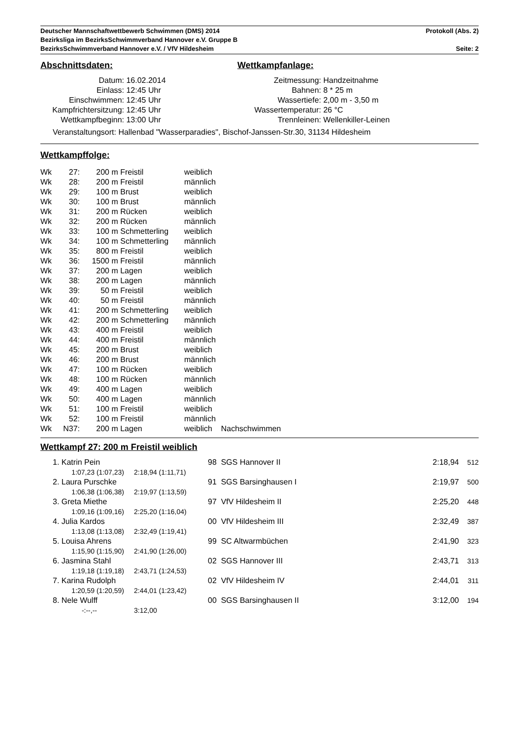Deutscher Mannschaftwettbewerb Schwimmen (DMS) 2014 Protokoll (Abs. 2)
Bezirksliga im BezirksSchwimmverband Hannover e.V. Gruppe B
BezirksSchwimmverband Hannover e.V. / VfV Hildesheim Seite: 2
Abschnittsdaten: Wettkampfanlage:
| Datum: | 16.02.2014 | Zeitmessung: | Handzeitnahme |
| Einlass: | 12:45 Uhr | Bahnen: | 8 * 25 m |
| Einschwimmen: | 12:45 Uhr | Wassertiefe: | 2,00 m - 3,50 m |
| Kampfrichtersitzung: | 12:45 Uhr | Wassertemperatur: | 26 °C |
| Wettkampfbeginn: | 13:00 Uhr | Trennleinen: | Wellenkiller-Leinen |
Veranstaltungsort: Hallenbad "Wasserparadies", Bischof-Janssen-Str.30, 31134 Hildesheim
Wettkampffolge:
| Wk | 27: | 200 | m Freistil | weiblich |
| Wk | 28: | 200 | m Freistil | männlich |
| Wk | 29: | 100 | m Brust | weiblich |
| Wk | 30: | 100 | m Brust | männlich |
| Wk | 31: | 200 | m Rücken | weiblich |
| Wk | 32: | 200 | m Rücken | männlich |
| Wk | 33: | 100 | m Schmetterling | weiblich |
| Wk | 34: | 100 | m Schmetterling | männlich |
| Wk | 35: | 800 | m Freistil | weiblich |
| Wk | 36: | 1500 | m Freistil | männlich |
| Wk | 37: | 200 | m Lagen | weiblich |
| Wk | 38: | 200 | m Lagen | männlich |
| Wk | 39: | 50 | m Freistil | weiblich |
| Wk | 40: | 50 | m Freistil | männlich |
| Wk | 41: | 200 | m Schmetterling | weiblich |
| Wk | 42: | 200 | m Schmetterling | männlich |
| Wk | 43: | 400 | m Freistil | weiblich |
| Wk | 44: | 400 | m Freistil | männlich |
| Wk | 45: | 200 | m Brust | weiblich |
| Wk | 46: | 200 | m Brust | männlich |
| Wk | 47: | 100 | m Rücken | weiblich |
| Wk | 48: | 100 | m Rücken | männlich |
| Wk | 49: | 400 | m Lagen | weiblich |
| Wk | 50: | 400 | m Lagen | männlich |
| Wk | 51: | 100 | m Freistil | weiblich |
| Wk | 52: | 100 | m Freistil | männlich |
| Wk | N37: | 200 | m Lagen | weiblich Nachschwimmen |
Wettkampf 27: 200 m Freistil weiblich
| 1. Katrin Pein | | 98 SGS Hannover II | 2:18,94 | 512 |
| 1:07,23 (1:07,23) | 2:18,94 (1:11,71) | | | |
| 2. Laura Purschke | | 91 SGS Barsinghausen I | 2:19,97 | 500 |
| 1:06,38 (1:06,38) | 2:19,97 (1:13,59) | | | |
| 3. Greta Miethe | | 97 VfV Hildesheim II | 2:25,20 | 448 |
| 1:09,16 (1:09,16) | 2:25,20 (1:16,04) | | | |
| 4. Julia Kardos | | 00 VfV Hildesheim III | 2:32,49 | 387 |
| 1:13,08 (1:13,08) | 2:32,49 (1:19,41) | | | |
| 5. Louisa Ahrens | | 99 SC Altwarmbüchen | 2:41,90 | 323 |
| 1:15,90 (1:15,90) | 2:41,90 (1:26,00) | | | |
| 6. Jasmina Stahl | | 02 SGS Hannover III | 2:43,71 | 313 |
| 1:19,18 (1:19,18) | 2:43,71 (1:24,53) | | | |
| 7. Karina Rudolph | | 02 VfV Hildesheim IV | 2:44,01 | 311 |
| 1:20,59 (1:20,59) | 2:44,01 (1:23,42) | | | |
| 8. Nele Wulff | | 00 SGS Barsinghausen II | 3:12,00 | 194 |
| -:--,-- | 3:12,00 | | | |